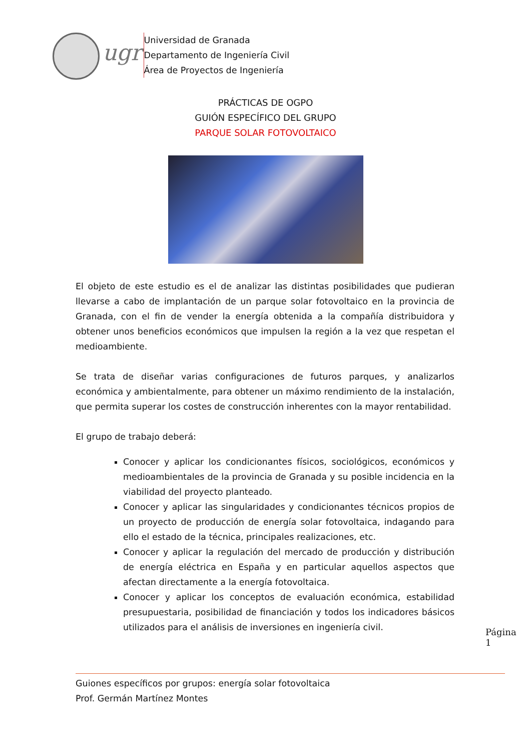ugr
Universidad de Granada
Departamento de Ingeniería Civil
Área de Proyectos de Ingeniería
PRÁCTICAS DE OGPO
GUIÓN ESPECÍFICO DEL GRUPO
PARQUE SOLAR FOTOVOLTAICO
El objeto de este estudio es el de analizar las distintas posibilidades que pudieran llevarse a cabo de implantación de un parque solar fotovoltaico en la provincia de Granada, con el fin de vender la energía obtenida a la compañía distribuidora y obtener unos beneficios económicos que impulsen la región a la vez que respetan el medioambiente.
Se trata de diseñar varias configuraciones de futuros parques, y analizarlos económica y ambientalmente, para obtener un máximo rendimiento de la instalación, que permita superar los costes de construcción inherentes con la mayor rentabilidad.
El grupo de trabajo deberá:
Conocer y aplicar los condicionantes físicos, sociológicos, económicos y medioambientales de la provincia de Granada y su posible incidencia en la viabilidad del proyecto planteado.
Conocer y aplicar las singularidades y condicionantes técnicos propios de un proyecto de producción de energía solar fotovoltaica, indagando para ello el estado de la técnica, principales realizaciones, etc.
Conocer y aplicar la regulación del mercado de producción y distribución de energía eléctrica en España y en particular aquellos aspectos que afectan directamente a la energía fotovoltaica.
Conocer y aplicar los conceptos de evaluación económica, estabilidad presupuestaria, posibilidad de financiación y todos los indicadores básicos utilizados para el análisis de inversiones en ingeniería civil.
Página 1
Guiones específicos por grupos: energía solar fotovoltaica
Prof. Germán Martínez Montes